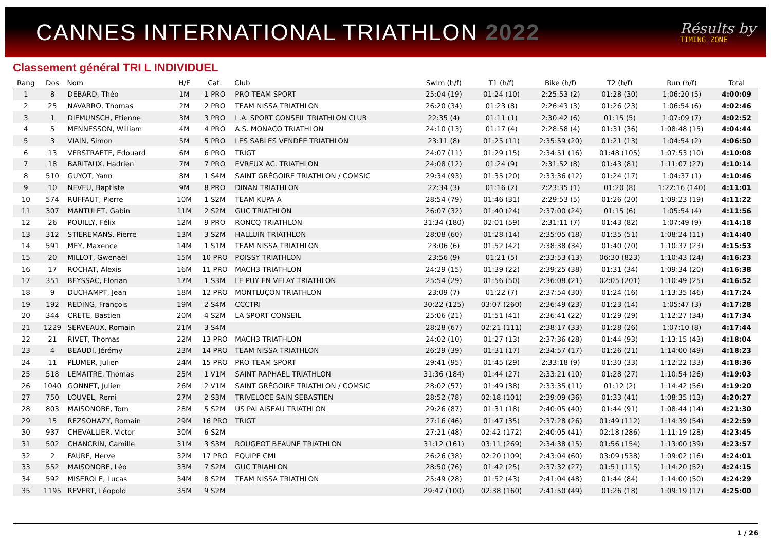CANNES INTERNATIONAL TRIATHLON 2022
Résults by
TIMING ZONE
Classement général TRI L INDIVIDUEL
| Rang | Dos | Nom | H/F | Cat. | Club | Swim (h/f) | T1 (h/f) | Bike (h/f) | T2 (h/f) | Run (h/f) | Total |
| --- | --- | --- | --- | --- | --- | --- | --- | --- | --- | --- | --- |
| 1 | 8 | DEBARD, Théo | 1M | 1 PRO | PRO TEAM SPORT | 25:04 (19) | 01:24 (10) | 2:25:53 (2) | 01:28 (30) | 1:06:20 (5) | 4:00:09 |
| 2 | 25 | NAVARRO, Thomas | 2M | 2 PRO | TEAM NISSA TRIATHLON | 26:20 (34) | 01:23 (8) | 2:26:43 (3) | 01:26 (23) | 1:06:54 (6) | 4:02:46 |
| 3 | 1 | DIEMUNSCH, Etienne | 3M | 3 PRO | L.A. SPORT CONSEIL TRIATHLON CLUB | 22:35 (4) | 01:11 (1) | 2:30:42 (6) | 01:15 (5) | 1:07:09 (7) | 4:02:52 |
| 4 | 5 | MENNESSON, William | 4M | 4 PRO | A.S. MONACO TRIATHLON | 24:10 (13) | 01:17 (4) | 2:28:58 (4) | 01:31 (36) | 1:08:48 (15) | 4:04:44 |
| 5 | 3 | VIAIN, Simon | 5M | 5 PRO | LES SABLES VENDÉE TRIATHLON | 23:11 (8) | 01:25 (11) | 2:35:59 (20) | 01:21 (13) | 1:04:54 (2) | 4:06:50 |
| 6 | 13 | VERSTRAETE, Edouard | 6M | 6 PRO | TRIGT | 24:07 (11) | 01:29 (15) | 2:34:51 (16) | 01:48 (105) | 1:07:53 (10) | 4:10:08 |
| 7 | 18 | BARITAUX, Hadrien | 7M | 7 PRO | EVREUX AC. TRIATHLON | 24:08 (12) | 01:24 (9) | 2:31:52 (8) | 01:43 (81) | 1:11:07 (27) | 4:10:14 |
| 8 | 510 | GUYOT, Yann | 8M | 1 S4M | SAINT GRÉGOIRE TRIATHLON / COMSIC | 29:34 (93) | 01:35 (20) | 2:33:36 (12) | 01:24 (17) | 1:04:37 (1) | 4:10:46 |
| 9 | 10 | NEVEU, Baptiste | 9M | 8 PRO | DINAN TRIATHLON | 22:34 (3) | 01:16 (2) | 2:23:35 (1) | 01:20 (8) | 1:22:16 (140) | 4:11:01 |
| 10 | 574 | RUFFAUT, Pierre | 10M | 1 S2M | TEAM KUPA A | 28:54 (79) | 01:46 (31) | 2:29:53 (5) | 01:26 (20) | 1:09:23 (19) | 4:11:22 |
| 11 | 307 | MANTULET, Gabin | 11M | 2 S2M | GUC TRIATHLON | 26:07 (32) | 01:40 (24) | 2:37:00 (24) | 01:15 (6) | 1:05:54 (4) | 4:11:56 |
| 12 | 26 | POUILLY, Félix | 12M | 9 PRO | RONCQ TRIATHLON | 31:34 (180) | 02:01 (59) | 2:31:11 (7) | 01:43 (82) | 1:07:49 (9) | 4:14:18 |
| 13 | 312 | STIEREMANS, Pierre | 13M | 3 S2M | HALLUIN TRIATHLON | 28:08 (60) | 01:28 (14) | 2:35:05 (18) | 01:35 (51) | 1:08:24 (11) | 4:14:40 |
| 14 | 591 | MEY, Maxence | 14M | 1 S1M | TEAM NISSA TRIATHLON | 23:06 (6) | 01:52 (42) | 2:38:38 (34) | 01:40 (70) | 1:10:37 (23) | 4:15:53 |
| 15 | 20 | MILLOT, Gwenaël | 15M | 10 PRO | POISSY TRIATHLON | 23:56 (9) | 01:21 (5) | 2:33:53 (13) | 06:30 (823) | 1:10:43 (24) | 4:16:23 |
| 16 | 17 | ROCHAT, Alexis | 16M | 11 PRO | MACH3 TRIATHLON | 24:29 (15) | 01:39 (22) | 2:39:25 (38) | 01:31 (34) | 1:09:34 (20) | 4:16:38 |
| 17 | 351 | BEYSSAC, Florian | 17M | 1 S3M | LE PUY EN VELAY TRIATHLON | 25:54 (29) | 01:56 (50) | 2:36:08 (21) | 02:05 (201) | 1:10:49 (25) | 4:16:52 |
| 18 | 9 | DUCHAMPT, Jean | 18M | 12 PRO | MONTLUÇON TRIATHLON | 23:09 (7) | 01:22 (7) | 2:37:54 (30) | 01:24 (16) | 1:13:35 (46) | 4:17:24 |
| 19 | 192 | REDING, François | 19M | 2 S4M | CCCTRI | 30:22 (125) | 03:07 (260) | 2:36:49 (23) | 01:23 (14) | 1:05:47 (3) | 4:17:28 |
| 20 | 344 | CRETE, Bastien | 20M | 4 S2M | LA SPORT CONSEIL | 25:06 (21) | 01:51 (41) | 2:36:41 (22) | 01:29 (29) | 1:12:27 (34) | 4:17:34 |
| 21 | 1229 | SERVEAUX, Romain | 21M | 3 S4M | | 28:28 (67) | 02:21 (111) | 2:38:17 (33) | 01:28 (26) | 1:07:10 (8) | 4:17:44 |
| 22 | 21 | RIVET, Thomas | 22M | 13 PRO | MACH3 TRIATHLON | 24:02 (10) | 01:27 (13) | 2:37:36 (28) | 01:44 (93) | 1:13:15 (43) | 4:18:04 |
| 23 | 4 | BEAUDI, Jérémy | 23M | 14 PRO | TEAM NISSA TRIATHLON | 26:29 (39) | 01:31 (17) | 2:34:57 (17) | 01:26 (21) | 1:14:00 (49) | 4:18:23 |
| 24 | 11 | PLUMER, Julien | 24M | 15 PRO | PRO TEAM SPORT | 29:41 (95) | 01:45 (29) | 2:33:18 (9) | 01:30 (33) | 1:12:22 (33) | 4:18:36 |
| 25 | 518 | LEMAITRE, Thomas | 25M | 1 V1M | SAINT RAPHAEL TRIATHLON | 31:36 (184) | 01:44 (27) | 2:33:21 (10) | 01:28 (27) | 1:10:54 (26) | 4:19:03 |
| 26 | 1040 | GONNET, Julien | 26M | 2 V1M | SAINT GRÉGOIRE TRIATHLON / COMSIC | 28:02 (57) | 01:49 (38) | 2:33:35 (11) | 01:12 (2) | 1:14:42 (56) | 4:19:20 |
| 27 | 750 | LOUVEL, Remi | 27M | 2 S3M | TRIVELOCE SAIN SEBASTIEN | 28:52 (78) | 02:18 (101) | 2:39:09 (36) | 01:33 (41) | 1:08:35 (13) | 4:20:27 |
| 28 | 803 | MAISONOBE, Tom | 28M | 5 S2M | US PALAISEAU TRIATHLON | 29:26 (87) | 01:31 (18) | 2:40:05 (40) | 01:44 (91) | 1:08:44 (14) | 4:21:30 |
| 29 | 15 | REZSOHAZY, Romain | 29M | 16 PRO | TRIGT | 27:16 (46) | 01:47 (35) | 2:37:28 (26) | 01:49 (112) | 1:14:39 (54) | 4:22:59 |
| 30 | 937 | CHEVALLIER, Victor | 30M | 6 S2M | | 27:21 (48) | 02:42 (172) | 2:40:05 (41) | 02:18 (286) | 1:11:19 (28) | 4:23:45 |
| 31 | 502 | CHANCRIN, Camille | 31M | 3 S3M | ROUGEOT BEAUNE TRIATHLON | 31:12 (161) | 03:11 (269) | 2:34:38 (15) | 01:56 (154) | 1:13:00 (39) | 4:23:57 |
| 32 | 2 | FAURE, Herve | 32M | 17 PRO | EQUIPE CMI | 26:26 (38) | 02:20 (109) | 2:43:04 (60) | 03:09 (538) | 1:09:02 (16) | 4:24:01 |
| 33 | 552 | MAISONOBE, Léo | 33M | 7 S2M | GUC TRIAHLON | 28:50 (76) | 01:42 (25) | 2:37:32 (27) | 01:51 (115) | 1:14:20 (52) | 4:24:15 |
| 34 | 592 | MISEROLE, Lucas | 34M | 8 S2M | TEAM NISSA TRIATHLON | 25:49 (28) | 01:52 (43) | 2:41:04 (48) | 01:44 (84) | 1:14:00 (50) | 4:24:29 |
| 35 | 1195 | REVERT, Léopold | 35M | 9 S2M | | 29:47 (100) | 02:38 (160) | 2:41:50 (49) | 01:26 (18) | 1:09:19 (17) | 4:25:00 |
1 / 26